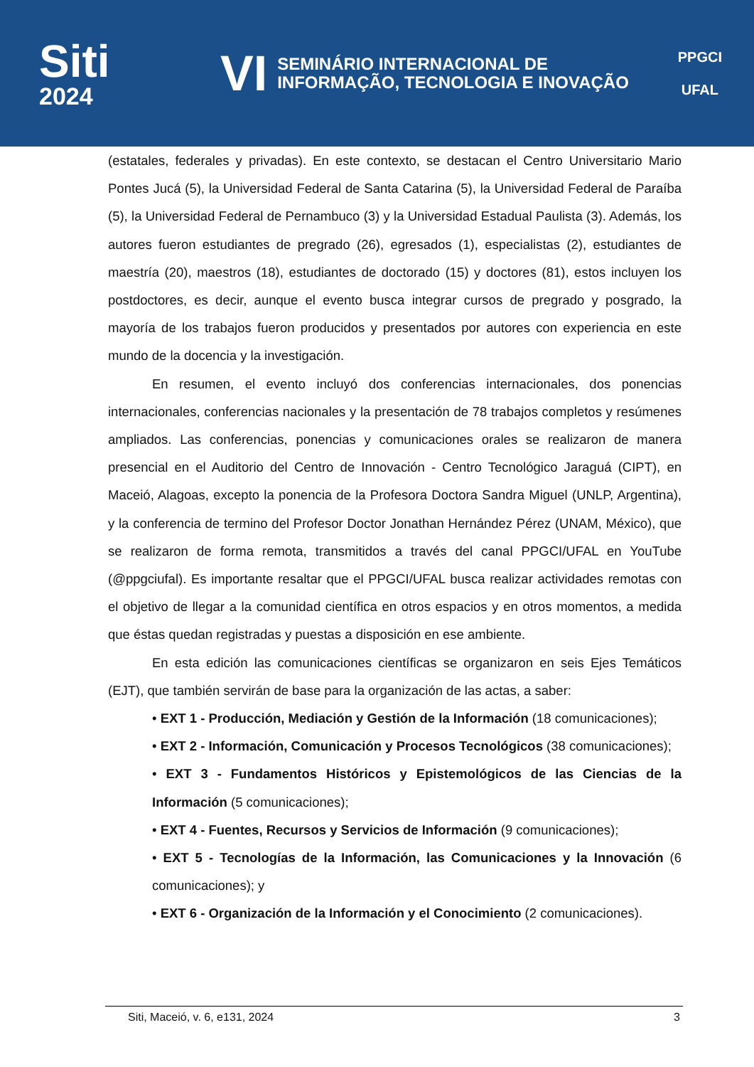Siti
2024
VI
SEMINÁRIO INTERNACIONAL DE
INFORMAÇÃO, TECNOLOGIA E INOVAÇÃO
PPGCI
UFAL
(estatales, federales y privadas). En este contexto, se destacan el Centro Universitario Mario Pontes Jucá (5), la Universidad Federal de Santa Catarina (5), la Universidad Federal de Paraíba (5), la Universidad Federal de Pernambuco (3) y la Universidad Estadual Paulista (3). Además, los autores fueron estudiantes de pregrado (26), egresados (1), especialistas (2), estudiantes de maestría (20), maestros (18), estudiantes de doctorado (15) y doctores (81), estos incluyen los postdoctores, es decir, aunque el evento busca integrar cursos de pregrado y posgrado, la mayoría de los trabajos fueron producidos y presentados por autores con experiencia en este mundo de la docencia y la investigación.
En resumen, el evento incluyó dos conferencias internacionales, dos ponencias internacionales, conferencias nacionales y la presentación de 78 trabajos completos y resúmenes ampliados. Las conferencias, ponencias y comunicaciones orales se realizaron de manera presencial en el Auditorio del Centro de Innovación - Centro Tecnológico Jaraguá (CIPT), en Maceió, Alagoas, excepto la ponencia de la Profesora Doctora Sandra Miguel (UNLP, Argentina), y la conferencia de termino del Profesor Doctor Jonathan Hernández Pérez (UNAM, México), que se realizaron de forma remota, transmitidos a través del canal PPGCI/UFAL en YouTube (@ppgciufal). Es importante resaltar que el PPGCI/UFAL busca realizar actividades remotas con el objetivo de llegar a la comunidad científica en otros espacios y en otros momentos, a medida que éstas quedan registradas y puestas a disposición en ese ambiente.
En esta edición las comunicaciones científicas se organizaron en seis Ejes Temáticos (EJT), que también servirán de base para la organización de las actas, a saber:
• EXT 1 - Producción, Mediación y Gestión de la Información (18 comunicaciones);
• EXT 2 - Información, Comunicación y Procesos Tecnológicos (38 comunicaciones);
• EXT 3 - Fundamentos Históricos y Epistemológicos de las Ciencias de la Información (5 comunicaciones);
• EXT 4 - Fuentes, Recursos y Servicios de Información (9 comunicaciones);
• EXT 5 - Tecnologías de la Información, las Comunicaciones y la Innovación (6 comunicaciones); y
• EXT 6 - Organización de la Información y el Conocimiento (2 comunicaciones).
Siti, Maceió, v. 6, e131, 2024 3